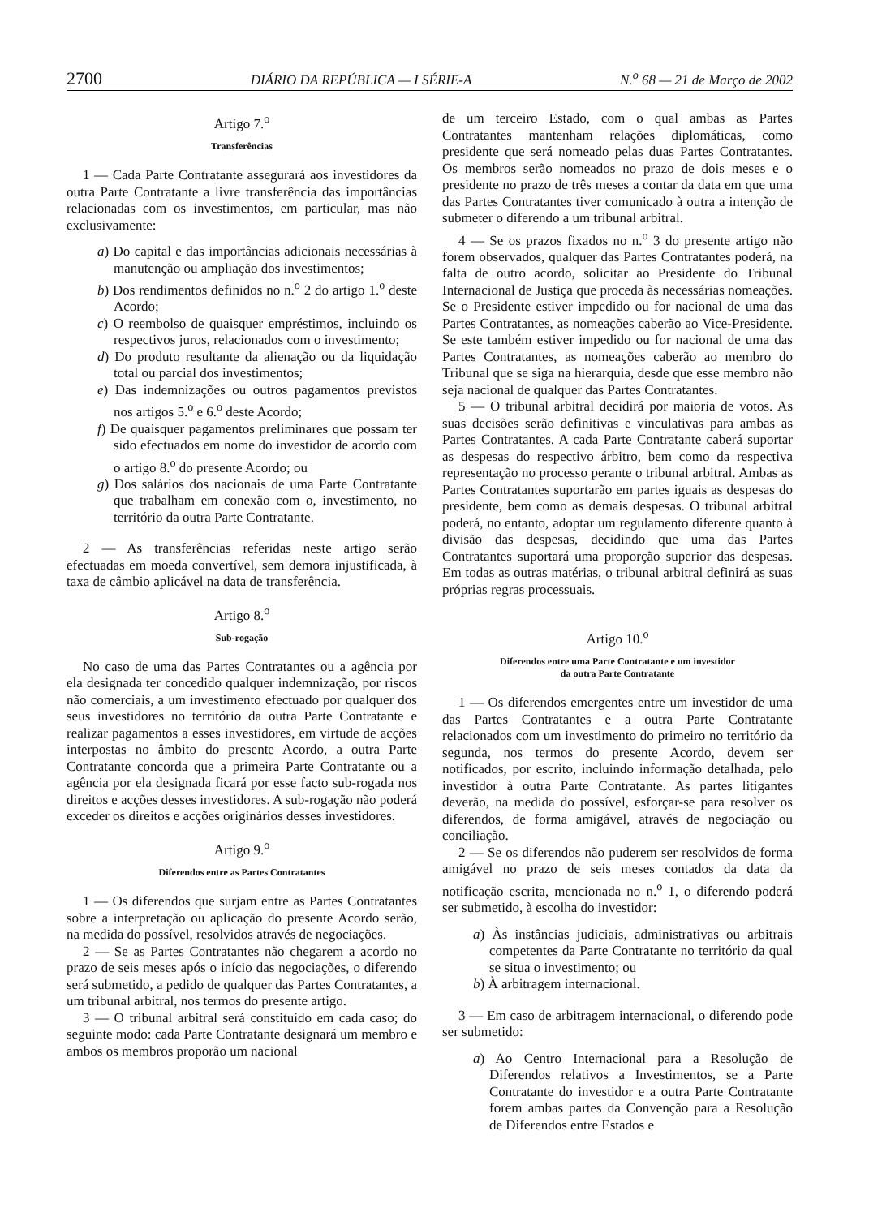2700 DIÁRIO DA REPÚBLICA — I SÉRIE-A N.<sup>o</sup> 68 — 21 de Março de 2002
Artigo 7.<sup>o</sup>
Transferências
1 — Cada Parte Contratante assegurará aos investidores da outra Parte Contratante a livre transferência das importâncias relacionadas com os investimentos, em particular, mas não exclusivamente:
a) Do capital e das importâncias adicionais necessárias à manutenção ou ampliação dos investimentos;
b) Dos rendimentos definidos no n.<sup>o</sup> 2 do artigo 1.<sup>o</sup> deste Acordo;
c) O reembolso de quaisquer empréstimos, incluindo os respectivos juros, relacionados com o investimento;
d) Do produto resultante da alienação ou da liquidação total ou parcial dos investimentos;
e) Das indemnizações ou outros pagamentos previstos nos artigos 5.<sup>o</sup> e 6.<sup>o</sup> deste Acordo;
f) De quaisquer pagamentos preliminares que possam ter sido efectuados em nome do investidor de acordo com o artigo 8.<sup>o</sup> do presente Acordo; ou
g) Dos salários dos nacionais de uma Parte Contratante que trabalham em conexão com o, investimento, no território da outra Parte Contratante.
2 — As transferências referidas neste artigo serão efectuadas em moeda convertível, sem demora injustificada, à taxa de câmbio aplicável na data de transferência.
Artigo 8.<sup>o</sup>
Sub-rogação
No caso de uma das Partes Contratantes ou a agência por ela designada ter concedido qualquer indemnização, por riscos não comerciais, a um investimento efectuado por qualquer dos seus investidores no território da outra Parte Contratante e realizar pagamentos a esses investidores, em virtude de acções interpostas no âmbito do presente Acordo, a outra Parte Contratante concorda que a primeira Parte Contratante ou a agência por ela designada ficará por esse facto sub-rogada nos direitos e acções desses investidores. A sub-rogação não poderá exceder os direitos e acções originários desses investidores.
Artigo 9.<sup>o</sup>
Diferendos entre as Partes Contratantes
1 — Os diferendos que surjam entre as Partes Contratantes sobre a interpretação ou aplicação do presente Acordo serão, na medida do possível, resolvidos através de negociações.
2 — Se as Partes Contratantes não chegarem a acordo no prazo de seis meses após o início das negociações, o diferendo será submetido, a pedido de qualquer das Partes Contratantes, a um tribunal arbitral, nos termos do presente artigo.
3 — O tribunal arbitral será constituído em cada caso; do seguinte modo: cada Parte Contratante designará um membro e ambos os membros proporão um nacional
de um terceiro Estado, com o qual ambas as Partes Contratantes mantenham relações diplomáticas, como presidente que será nomeado pelas duas Partes Contratantes. Os membros serão nomeados no prazo de dois meses e o presidente no prazo de três meses a contar da data em que uma das Partes Contratantes tiver comunicado à outra a intenção de submeter o diferendo a um tribunal arbitral.
4 — Se os prazos fixados no n.<sup>o</sup> 3 do presente artigo não forem observados, qualquer das Partes Contratantes poderá, na falta de outro acordo, solicitar ao Presidente do Tribunal Internacional de Justiça que proceda às necessárias nomeações. Se o Presidente estiver impedido ou for nacional de uma das Partes Contratantes, as nomeações caberão ao Vice-Presidente. Se este também estiver impedido ou for nacional de uma das Partes Contratantes, as nomeações caberão ao membro do Tribunal que se siga na hierarquia, desde que esse membro não seja nacional de qualquer das Partes Contratantes.
5 — O tribunal arbitral decidirá por maioria de votos. As suas decisões serão definitivas e vinculativas para ambas as Partes Contratantes. A cada Parte Contratante caberá suportar as despesas do respectivo árbitro, bem como da respectiva representação no processo perante o tribunal arbitral. Ambas as Partes Contratantes suportarão em partes iguais as despesas do presidente, bem como as demais despesas. O tribunal arbitral poderá, no entanto, adoptar um regulamento diferente quanto à divisão das despesas, decidindo que uma das Partes Contratantes suportará uma proporção superior das despesas. Em todas as outras matérias, o tribunal arbitral definirá as suas próprias regras processuais.
Artigo 10.<sup>o</sup>
Diferendos entre uma Parte Contratante e um investidor
da outra Parte Contratante
1 — Os diferendos emergentes entre um investidor de uma das Partes Contratantes e a outra Parte Contratante relacionados com um investimento do primeiro no território da segunda, nos termos do presente Acordo, devem ser notificados, por escrito, incluindo informação detalhada, pelo investidor à outra Parte Contratante. As partes litigantes deverão, na medida do possível, esforçar-se para resolver os diferendos, de forma amigável, através de negociação ou conciliação.
2 — Se os diferendos não puderem ser resolvidos de forma amigável no prazo de seis meses contados da data da notificação escrita, mencionada no n.<sup>o</sup> 1, o diferendo poderá ser submetido, à escolha do investidor:
a) Às instâncias judiciais, administrativas ou arbitrais competentes da Parte Contratante no território da qual se situa o investimento; ou
b) À arbitragem internacional.
3 — Em caso de arbitragem internacional, o diferendo pode ser submetido:
a) Ao Centro Internacional para a Resolução de Diferendos relativos a Investimentos, se a Parte Contratante do investidor e a outra Parte Contratante forem ambas partes da Convenção para a Resolução de Diferendos entre Estados e